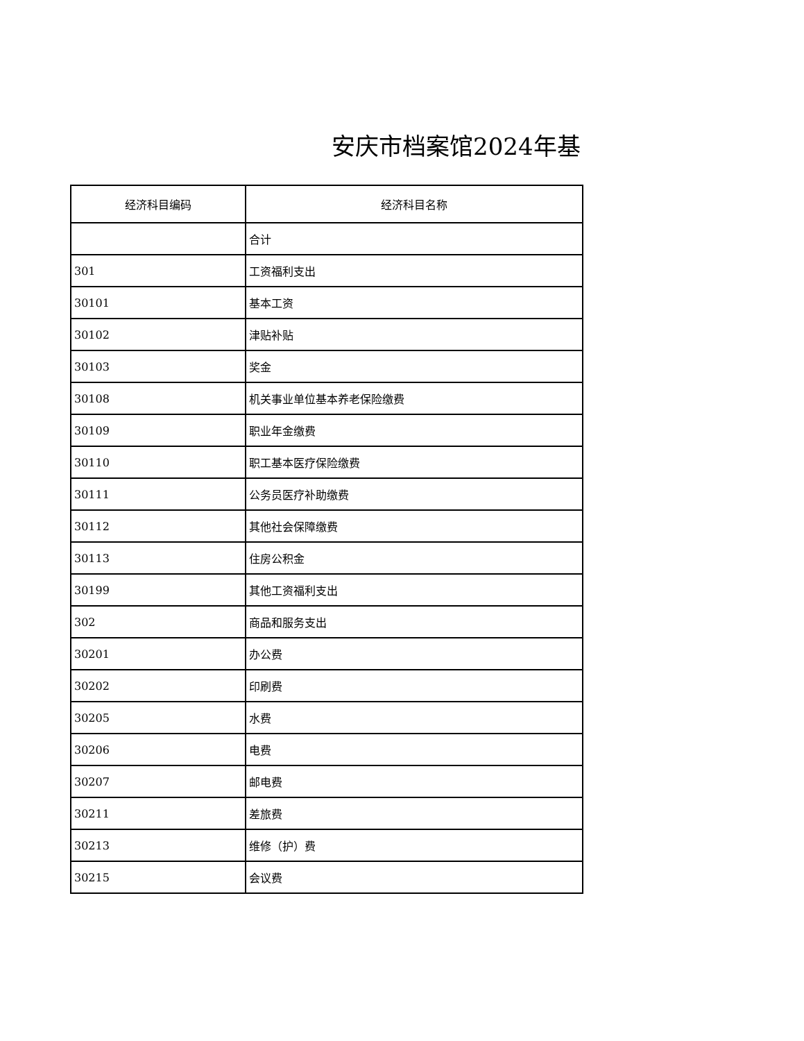安庆市档案馆2024年基
| 经济科目编码 | 经济科目名称 |
| --- | --- |
| | 合计 |
| 301 | 工资福利支出 |
| 30101 | 基本工资 |
| 30102 | 津贴补贴 |
| 30103 | 奖金 |
| 30108 | 机关事业单位基本养老保险缴费 |
| 30109 | 职业年金缴费 |
| 30110 | 职工基本医疗保险缴费 |
| 30111 | 公务员医疗补助缴费 |
| 30112 | 其他社会保障缴费 |
| 30113 | 住房公积金 |
| 30199 | 其他工资福利支出 |
| 302 | 商品和服务支出 |
| 30201 | 办公费 |
| 30202 | 印刷费 |
| 30205 | 水费 |
| 30206 | 电费 |
| 30207 | 邮电费 |
| 30211 | 差旅费 |
| 30213 | 维修（护）费 |
| 30215 | 会议费 |